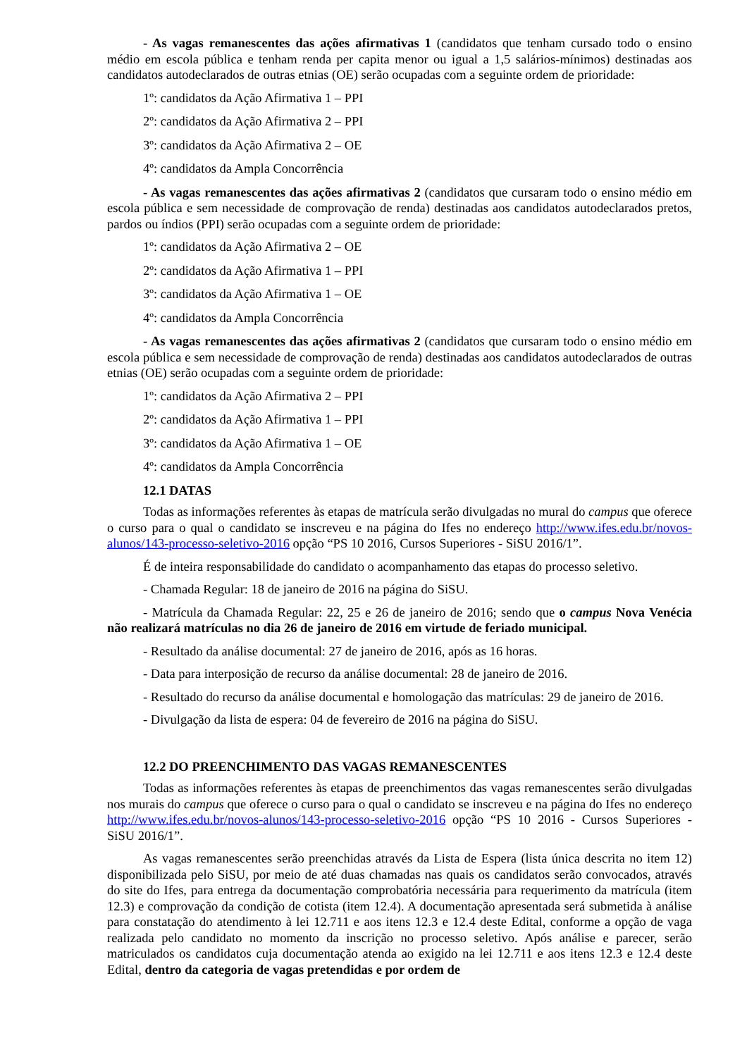- As vagas remanescentes das ações afirmativas 1 (candidatos que tenham cursado todo o ensino médio em escola pública e tenham renda per capita menor ou igual a 1,5 salários-mínimos) destinadas aos candidatos autodeclarados de outras etnias (OE) serão ocupadas com a seguinte ordem de prioridade:
1º: candidatos da Ação Afirmativa 1 – PPI
2º: candidatos da Ação Afirmativa 2 – PPI
3º: candidatos da Ação Afirmativa 2 – OE
4º: candidatos da Ampla Concorrência
- As vagas remanescentes das ações afirmativas 2 (candidatos que cursaram todo o ensino médio em escola pública e sem necessidade de comprovação de renda) destinadas aos candidatos autodeclarados pretos, pardos ou índios (PPI) serão ocupadas com a seguinte ordem de prioridade:
1º: candidatos da Ação Afirmativa 2 – OE
2º: candidatos da Ação Afirmativa 1 – PPI
3º: candidatos da Ação Afirmativa 1 – OE
4º: candidatos da Ampla Concorrência
- As vagas remanescentes das ações afirmativas 2 (candidatos que cursaram todo o ensino médio em escola pública e sem necessidade de comprovação de renda) destinadas aos candidatos autodeclarados de outras etnias (OE) serão ocupadas com a seguinte ordem de prioridade:
1º: candidatos da Ação Afirmativa 2 – PPI
2º: candidatos da Ação Afirmativa 1 – PPI
3º: candidatos da Ação Afirmativa 1 – OE
4º: candidatos da Ampla Concorrência
12.1 DATAS
Todas as informações referentes às etapas de matrícula serão divulgadas no mural do campus que oferece o curso para o qual o candidato se inscreveu e na página do Ifes no endereço http://www.ifes.edu.br/novos-alunos/143-processo-seletivo-2016 opção “PS 10 2016, Cursos Superiores - SiSU 2016/1”.
É de inteira responsabilidade do candidato o acompanhamento das etapas do processo seletivo.
- Chamada Regular: 18 de janeiro de 2016 na página do SiSU.
- Matrícula da Chamada Regular: 22, 25 e 26 de janeiro de 2016; sendo que o campus Nova Venécia não realizará matrículas no dia 26 de janeiro de 2016 em virtude de feriado municipal.
- Resultado da análise documental: 27 de janeiro de 2016, após as 16 horas.
- Data para interposição de recurso da análise documental: 28 de janeiro de 2016.
- Resultado do recurso da análise documental e homologação das matrículas: 29 de janeiro de 2016.
- Divulgação da lista de espera: 04 de fevereiro de 2016 na página do SiSU.
12.2 DO PREENCHIMENTO DAS VAGAS REMANESCENTES
Todas as informações referentes às etapas de preenchimentos das vagas remanescentes serão divulgadas nos murais do campus que oferece o curso para o qual o candidato se inscreveu e na página do Ifes no endereço http://www.ifes.edu.br/novos-alunos/143-processo-seletivo-2016 opção “PS 10 2016 - Cursos Superiores - SiSU 2016/1”.
As vagas remanescentes serão preenchidas através da Lista de Espera (lista única descrita no item 12) disponibilizada pelo SiSU, por meio de até duas chamadas nas quais os candidatos serão convocados, através do site do Ifes, para entrega da documentação comprobatória necessária para requerimento da matrícula (item 12.3) e comprovação da condição de cotista (item 12.4). A documentação apresentada será submetida à análise para constatação do atendimento à lei 12.711 e aos itens 12.3 e 12.4 deste Edital, conforme a opção de vaga realizada pelo candidato no momento da inscrição no processo seletivo. Após análise e parecer, serão matriculados os candidatos cuja documentação atenda ao exigido na lei 12.711 e aos itens 12.3 e 12.4 deste Edital, dentro da categoria de vagas pretendidas e por ordem de